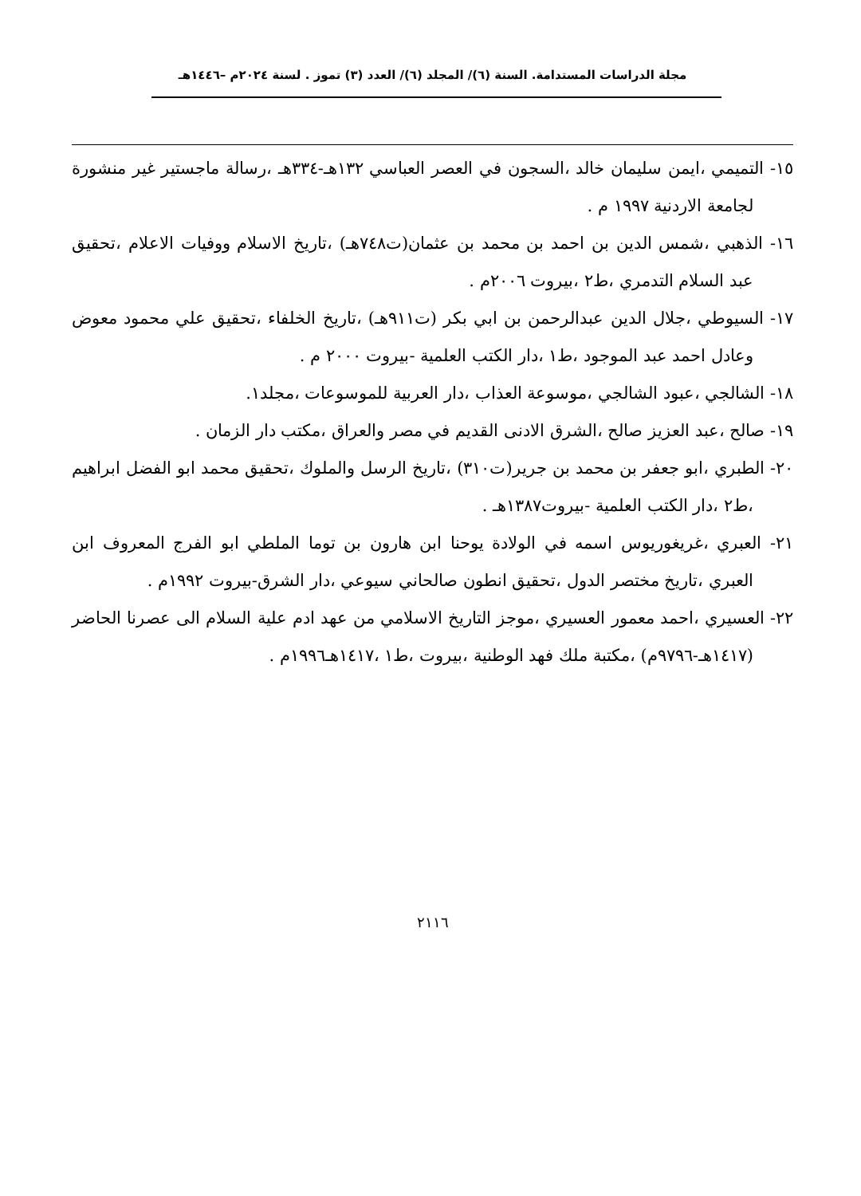مجلة الدراسات المستدامة. السنة (٦)/ المجلد (٦)/ العدد (٣) تموز . لسنة ٢٠٢٤م –١٤٤٦هـ
١٥- التميمي ،ايمن سليمان خالد ،السجون في العصر العباسي ١٣٢هـ-٣٣٤هـ ،رسالة ماجستير غير منشورة لجامعة الاردنية ١٩٩٧ م .
١٦- الذهبي ،شمس الدين بن احمد بن محمد بن عثمان(ت٧٤٨هـ) ،تاريخ الاسلام ووفيات الاعلام ،تحقيق عبد السلام التدمري ،ط٢ ،بيروت ٢٠٠٦م .
١٧- السيوطي ،جلال الدين عبدالرحمن بن ابي بكر (ت٩١١هـ) ،تاريخ الخلفاء ،تحقيق علي محمود معوض وعادل احمد عبد الموجود ،ط١ ،دار الكتب العلمية -بيروت ٢٠٠٠ م .
١٨- الشالجي ،عبود الشالجي ،موسوعة العذاب ،دار العربية للموسوعات ،مجلد١.
١٩- صالح ،عبد العزيز صالح ،الشرق الادنى القديم في مصر والعراق ،مكتب دار الزمان .
٢٠- الطبري ،ابو جعفر بن محمد بن جرير(ت٣١٠) ،تاريخ الرسل والملوك ،تحقيق محمد ابو الفضل ابراهيم ،ط٢ ،دار الكتب العلمية -بيروت١٣٨٧هـ .
٢١- العبري ،غريغوريوس اسمه في الولادة يوحنا ابن هارون بن توما الملطي ابو الفرج المعروف ابن العبري ،تاريخ مختصر الدول ،تحقيق انطون صالحاني سيوعي ،دار الشرق-بيروت ١٩٩٢م .
٢٢- العسيري ،احمد معمور العسيري ،موجز التاريخ الاسلامي من عهد ادم علية السلام الى عصرنا الحاضر (١٤١٧هـ-٩٧٩٦م) ،مكتبة ملك فهد الوطنية ،بيروت ،ط١ ،١٤١٧هـ١٩٩٦م .
٢١١٦